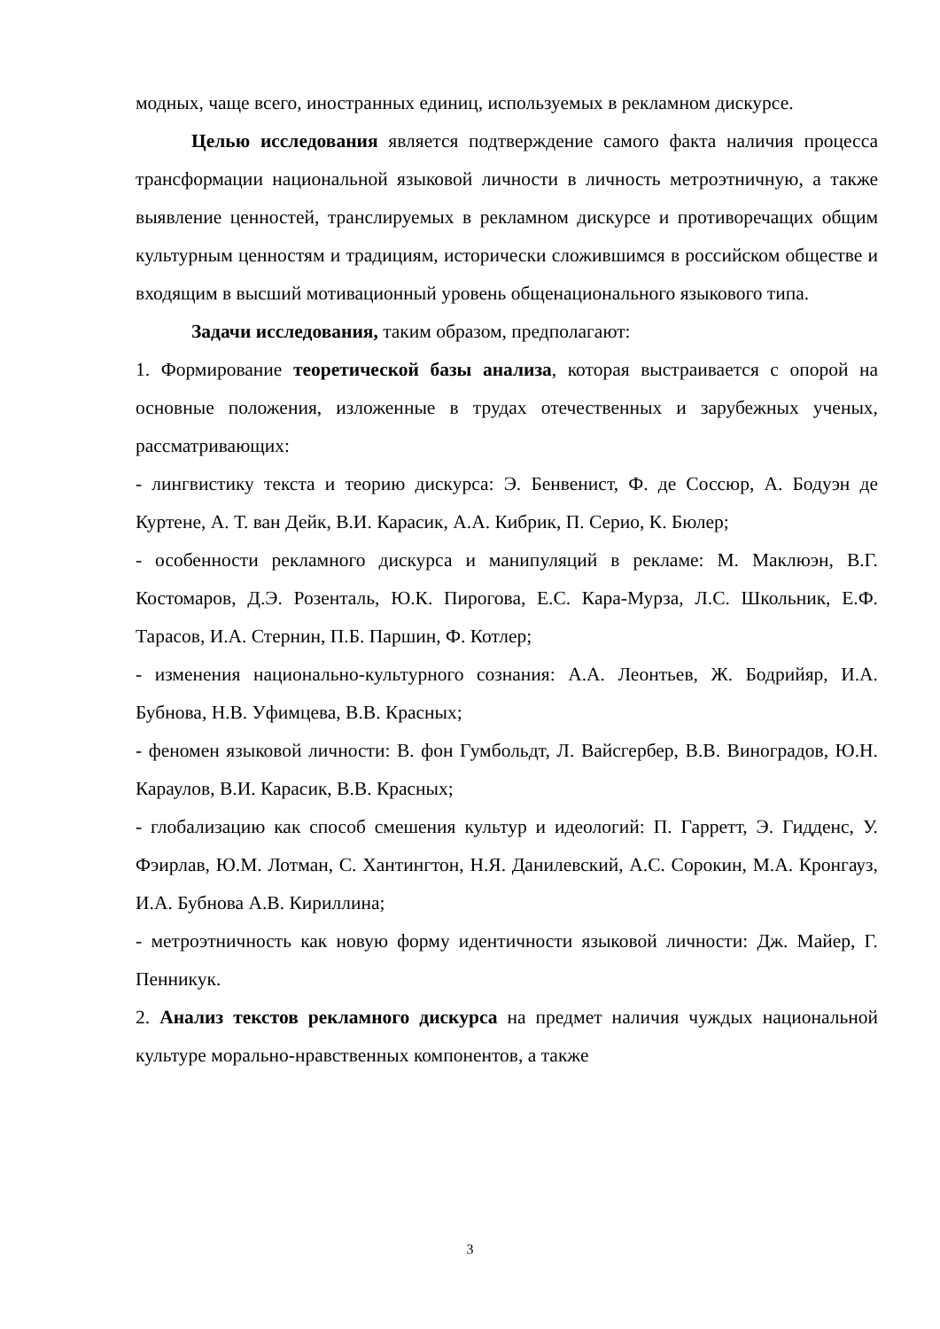модных, чаще всего, иностранных единиц, используемых в рекламном дискурсе.
Целью исследования является подтверждение самого факта наличия процесса трансформации национальной языковой личности в личность метроэтничную, а также выявление ценностей, транслируемых в рекламном дискурсе и противоречащих общим культурным ценностям и традициям, исторически сложившимся в российском обществе и входящим в высший мотивационный уровень общенационального языкового типа.
Задачи исследования, таким образом, предполагают:
1. Формирование теоретической базы анализа, которая выстраивается с опорой на основные положения, изложенные в трудах отечественных и зарубежных ученых, рассматривающих:
- лингвистику текста и теорию дискурса: Э. Бенвенист, Ф. де Соссюр, А. Бодуэн де Куртене, А. Т. ван Дейк, В.И. Карасик, А.А. Кибрик, П. Серио, К. Бюлер;
- особенности рекламного дискурса и манипуляций в рекламе: М. Маклюэн, В.Г. Костомаров, Д.Э. Розенталь, Ю.К. Пирогова, Е.С. Кара-Мурза, Л.С. Школьник, Е.Ф. Тарасов, И.А. Стернин, П.Б. Паршин, Ф. Котлер;
- изменения национально-культурного сознания: А.А. Леонтьев, Ж. Бодрийяр, И.А. Бубнова, Н.В. Уфимцева, В.В. Красных;
- феномен языковой личности: В. фон Гумбольдт, Л. Вайсгербер, В.В. Виноградов, Ю.Н. Караулов, В.И. Карасик, В.В. Красных;
- глобализацию как способ смешения культур и идеологий: П. Гарретт, Э. Гидденс, У. Фэирлав, Ю.М. Лотман, С. Хантингтон, Н.Я. Данилевский, А.С. Сорокин, М.А. Кронгауз, И.А. Бубнова А.В. Кириллина;
- метроэтничность как новую форму идентичности языковой личности: Дж. Майер, Г. Пенникук.
2. Анализ текстов рекламного дискурса на предмет наличия чуждых национальной культуре морально-нравственных компонентов, а также
3